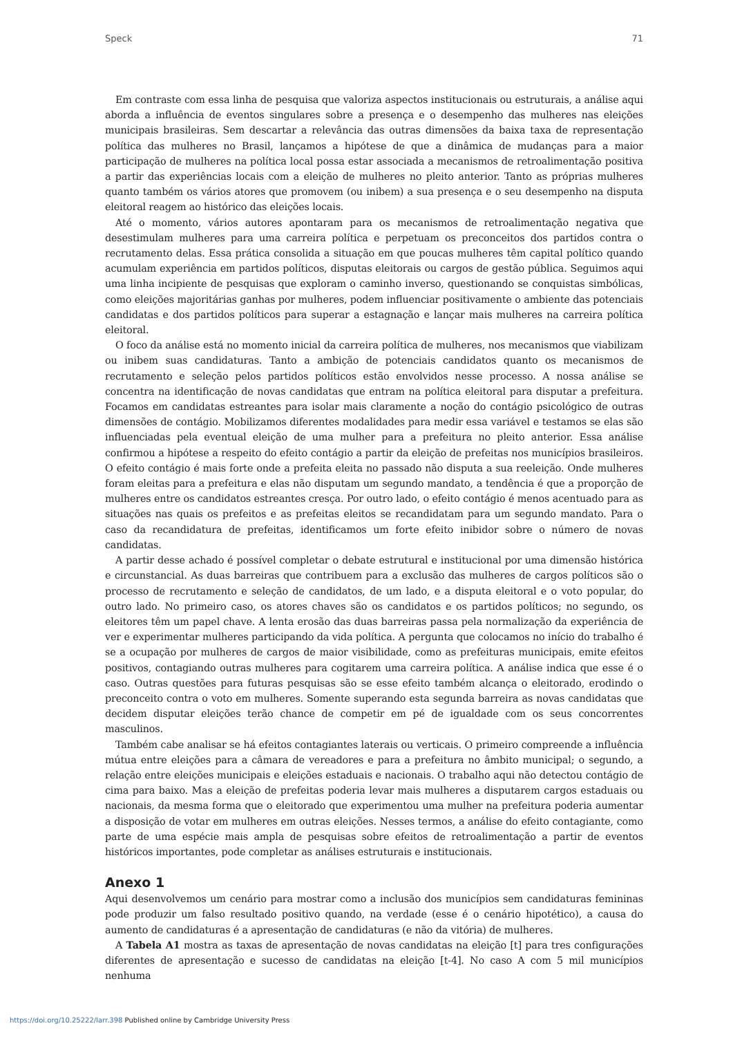Speck 71
Em contraste com essa linha de pesquisa que valoriza aspectos institucionais ou estruturais, a análise aqui aborda a influência de eventos singulares sobre a presença e o desempenho das mulheres nas eleições municipais brasileiras. Sem descartar a relevância das outras dimensões da baixa taxa de representação política das mulheres no Brasil, lançamos a hipótese de que a dinâmica de mudanças para a maior participação de mulheres na política local possa estar associada a mecanismos de retroalimentação positiva a partir das experiências locais com a eleição de mulheres no pleito anterior. Tanto as próprias mulheres quanto também os vários atores que promovem (ou inibem) a sua presença e o seu desempenho na disputa eleitoral reagem ao histórico das eleições locais.
Até o momento, vários autores apontaram para os mecanismos de retroalimentação negativa que desestimulam mulheres para uma carreira política e perpetuam os preconceitos dos partidos contra o recrutamento delas. Essa prática consolida a situação em que poucas mulheres têm capital político quando acumulam experiência em partidos políticos, disputas eleitorais ou cargos de gestão pública. Seguimos aqui uma linha incipiente de pesquisas que exploram o caminho inverso, questionando se conquistas simbólicas, como eleições majoritárias ganhas por mulheres, podem influenciar positivamente o ambiente das potenciais candidatas e dos partidos políticos para superar a estagnação e lançar mais mulheres na carreira política eleitoral.
O foco da análise está no momento inicial da carreira política de mulheres, nos mecanismos que viabilizam ou inibem suas candidaturas. Tanto a ambição de potenciais candidatos quanto os mecanismos de recrutamento e seleção pelos partidos políticos estão envolvidos nesse processo. A nossa análise se concentra na identificação de novas candidatas que entram na política eleitoral para disputar a prefeitura. Focamos em candidatas estreantes para isolar mais claramente a noção do contágio psicológico de outras dimensões de contágio. Mobilizamos diferentes modalidades para medir essa variável e testamos se elas são influenciadas pela eventual eleição de uma mulher para a prefeitura no pleito anterior. Essa análise confirmou a hipótese a respeito do efeito contágio a partir da eleição de prefeitas nos municípios brasileiros. O efeito contágio é mais forte onde a prefeita eleita no passado não disputa a sua reeleição. Onde mulheres foram eleitas para a prefeitura e elas não disputam um segundo mandato, a tendência é que a proporção de mulheres entre os candidatos estreantes cresça. Por outro lado, o efeito contágio é menos acentuado para as situações nas quais os prefeitos e as prefeitas eleitos se recandidatam para um segundo mandato. Para o caso da recandidatura de prefeitas, identificamos um forte efeito inibidor sobre o número de novas candidatas.
A partir desse achado é possível completar o debate estrutural e institucional por uma dimensão histórica e circunstancial. As duas barreiras que contribuem para a exclusão das mulheres de cargos políticos são o processo de recrutamento e seleção de candidatos, de um lado, e a disputa eleitoral e o voto popular, do outro lado. No primeiro caso, os atores chaves são os candidatos e os partidos políticos; no segundo, os eleitores têm um papel chave. A lenta erosão das duas barreiras passa pela normalização da experiência de ver e experimentar mulheres participando da vida política. A pergunta que colocamos no início do trabalho é se a ocupação por mulheres de cargos de maior visibilidade, como as prefeituras municipais, emite efeitos positivos, contagiando outras mulheres para cogitarem uma carreira política. A análise indica que esse é o caso. Outras questões para futuras pesquisas são se esse efeito também alcança o eleitorado, erodindo o preconceito contra o voto em mulheres. Somente superando esta segunda barreira as novas candidatas que decidem disputar eleições terão chance de competir em pé de igualdade com os seus concorrentes masculinos.
Também cabe analisar se há efeitos contagiantes laterais ou verticais. O primeiro compreende a influência mútua entre eleições para a câmara de vereadores e para a prefeitura no âmbito municipal; o segundo, a relação entre eleições municipais e eleições estaduais e nacionais. O trabalho aqui não detectou contágio de cima para baixo. Mas a eleição de prefeitas poderia levar mais mulheres a disputarem cargos estaduais ou nacionais, da mesma forma que o eleitorado que experimentou uma mulher na prefeitura poderia aumentar a disposição de votar em mulheres em outras eleições. Nesses termos, a análise do efeito contagiante, como parte de uma espécie mais ampla de pesquisas sobre efeitos de retroalimentação a partir de eventos históricos importantes, pode completar as análises estruturais e institucionais.
Anexo 1
Aqui desenvolvemos um cenário para mostrar como a inclusão dos municípios sem candidaturas femininas pode produzir um falso resultado positivo quando, na verdade (esse é o cenário hipotético), a causa do aumento de candidaturas é a apresentação de candidaturas (e não da vitória) de mulheres.
A Tabela A1 mostra as taxas de apresentação de novas candidatas na eleição [t] para tres configurações diferentes de apresentação e sucesso de candidatas na eleição [t-4]. No caso A com 5 mil municípios nenhuma
https://doi.org/10.25222/larr.398 Published online by Cambridge University Press